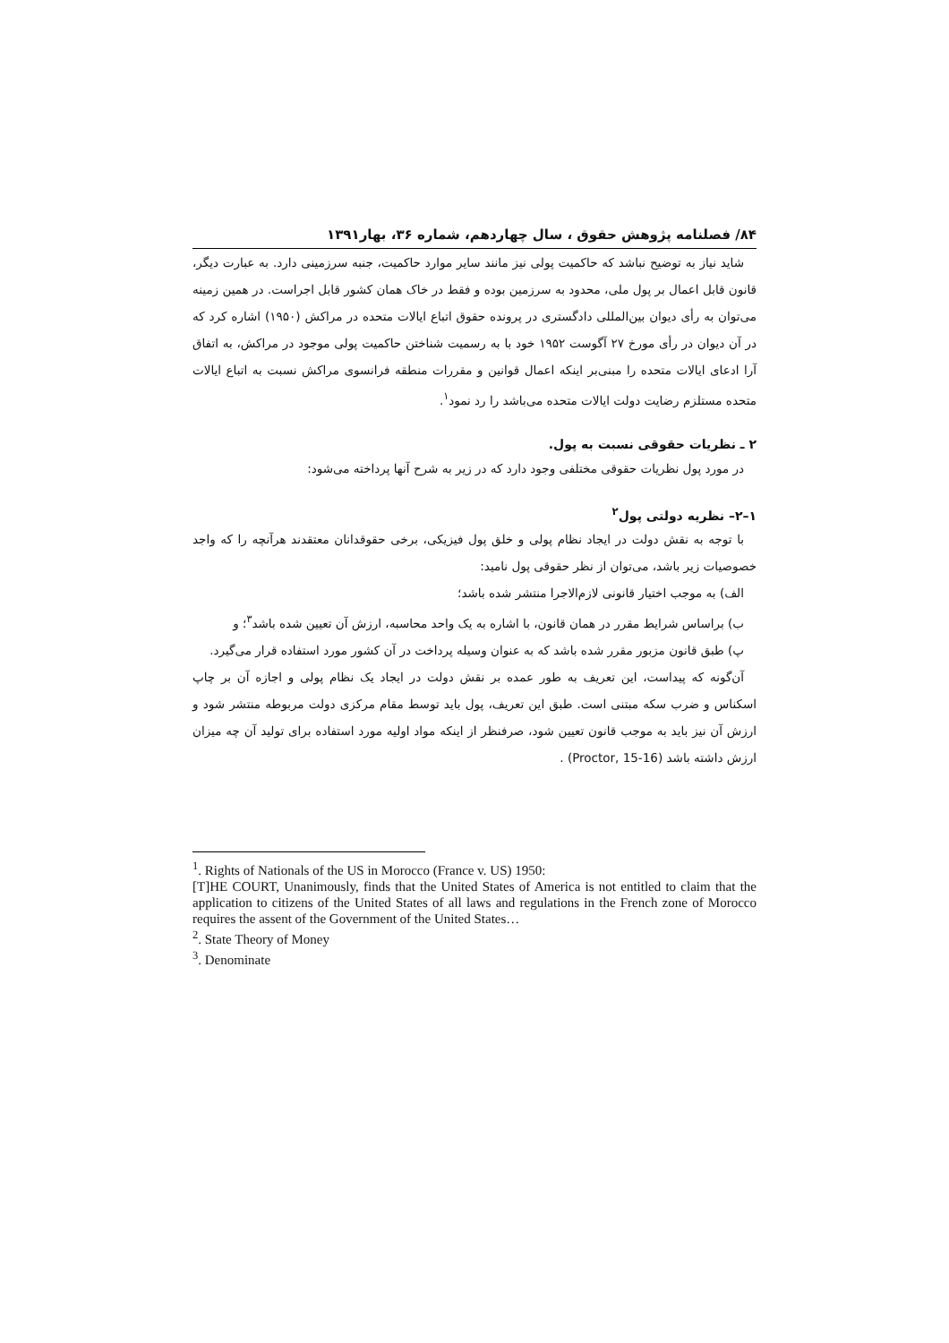۸۴/ فصلنامه پژوهش حقوق ، سال چهاردهم، شماره ۳۶، بهار۱۳۹۱
شاید نیاز به توضیح نباشد که حاکمیت پولی نیز مانند سایر موارد حاکمیت، جنبه سرزمینی دارد. به عبارت دیگر، قانون قابل اعمال بر پول ملی، محدود به سرزمین بوده و فقط در خاک همان کشور قابل اجراست. در همین زمینه می‌توان به رأی دیوان بین‌المللی دادگستری در پرونده حقوق اتباع ایالات متحده در مراکش (۱۹۵۰) اشاره کرد که در آن دیوان در رأی مورخ ۲۷ آگوست ۱۹۵۲ خود با به رسمیت شناختن حاکمیت پولی موجود در مراکش، به اتفاق آرا ادعای ایالات متحده را مبنی‌بر اینکه اعمال قوانین و مقررات منطقه فرانسوی مراکش نسبت به اتباع ایالات متحده مستلزم رضایت دولت ایالات متحده می‌باشد را رد نمود<sup>۱</sup>.
۲ ـ نظریات حقوقی نسبت به پول.
در مورد پول نظریات حقوقی مختلفی وجود دارد که در زیر به شرح آنها پرداخته می‌شود:
۱–۲– نظریه دولتی پول<sup>۲</sup>
با توجه به نقش دولت در ایجاد نظام پولی و خلق پول فیزیکی، برخی حقوقدانان معتقدند هرآنچه را که واجد خصوصیات زیر باشد، می‌توان از نظر حقوقی پول نامید:
الف) به موجب اختیار قانونی لازم‌الاجرا منتشر شده باشد؛
ب) براساس شرایط مقرر در همان قانون، با اشاره به یک واحد محاسبه، ارزش آن تعیین شده باشد<sup>۳</sup>؛ و
پ) طبق قانون مزبور مقرر شده باشد که به عنوان وسیله پرداخت در آن کشور مورد استفاده قرار می‌گیرد.
آن‌گونه که پیداست، این تعریف به طور عمده بر نقش دولت در ایجاد یک نظام پولی و اجازه آن بر چاپ اسکناس و ضرب سکه مبتنی است. طبق این تعریف، پول باید توسط مقام مرکزی دولت مربوطه منتشر شود و ارزش آن نیز باید به موجب قانون تعیین شود، صرفنظر از اینکه مواد اولیه مورد استفاده برای تولید آن چه میزان ارزش داشته باشد (Proctor, 15-16) .
<sup>1</sup>. Rights of Nationals of the US in Morocco (France v. US) 1950:
[T]HE COURT, Unanimously, finds that the United States of America is not entitled to claim that the application to citizens of the United States of all laws and regulations in the French zone of Morocco requires the assent of the Government of the United States…
<sup>2</sup>. State Theory of Money
<sup>3</sup>. Denominate